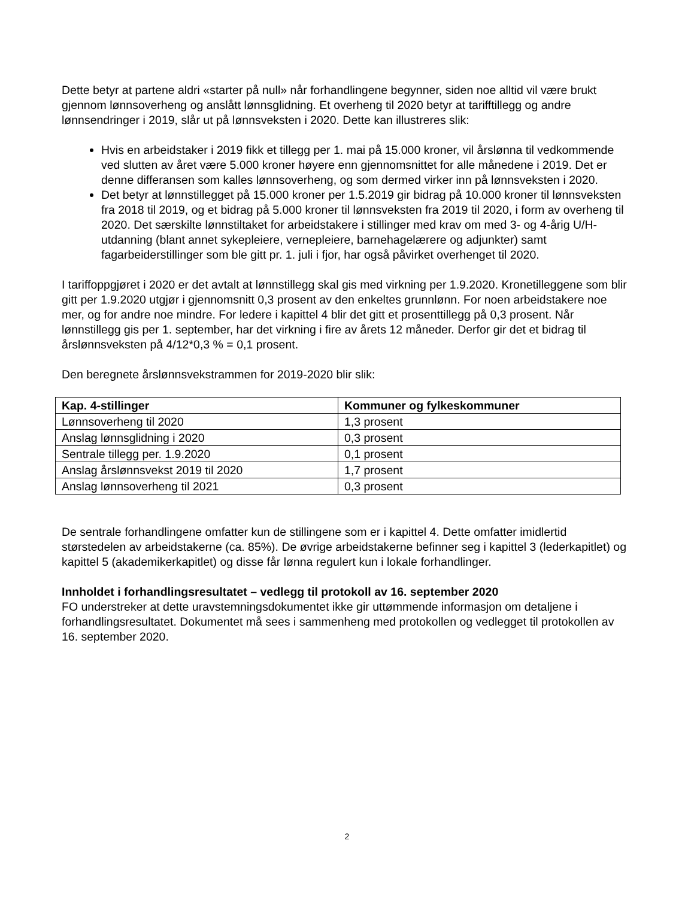Dette betyr at partene aldri «starter på null» når forhandlingene begynner, siden noe alltid vil være brukt gjennom lønnsoverheng og anslått lønnsglidning. Et overheng til 2020 betyr at tarifftillegg og andre lønnsendringer i 2019, slår ut på lønnsveksten i 2020. Dette kan illustreres slik:
Hvis en arbeidstaker i 2019 fikk et tillegg per 1. mai på 15.000 kroner, vil årslønna til vedkommende ved slutten av året være 5.000 kroner høyere enn gjennomsnittet for alle månedene i 2019. Det er denne differansen som kalles lønnsoverheng, og som dermed virker inn på lønnsveksten i 2020.
Det betyr at lønnstillegget på 15.000 kroner per 1.5.2019 gir bidrag på 10.000 kroner til lønnsveksten fra 2018 til 2019, og et bidrag på 5.000 kroner til lønnsveksten fra 2019 til 2020, i form av overheng til 2020. Det særskilte lønnstiltaket for arbeidstakere i stillinger med krav om med 3- og 4-årig U/H-utdanning (blant annet sykepleiere, vernepleiere, barnehagelærere og adjunkter) samt fagarbeiderstillinger som ble gitt pr. 1. juli i fjor, har også påvirket overhenget til 2020.
I tariffoppgjøret i 2020 er det avtalt at lønnstillegg skal gis med virkning per 1.9.2020. Kronetilleggene som blir gitt per 1.9.2020 utgjør i gjennomsnitt 0,3 prosent av den enkeltes grunnlønn. For noen arbeidstakere noe mer, og for andre noe mindre. For ledere i kapittel 4 blir det gitt et prosenttillegg på 0,3 prosent. Når lønnstillegg gis per 1. september, har det virkning i fire av årets 12 måneder. Derfor gir det et bidrag til årslønnsveksten på 4/12*0,3 % = 0,1 prosent.
Den beregnete årslønnsvekstrammen for 2019-2020 blir slik:
| Kap. 4-stillinger | Kommuner og fylkeskommuner |
| --- | --- |
| Lønnsoverheng til 2020 | 1,3 prosent |
| Anslag lønnsglidning i 2020 | 0,3 prosent |
| Sentrale tillegg per. 1.9.2020 | 0,1 prosent |
| Anslag årslønnsvekst 2019 til 2020 | 1,7 prosent |
| Anslag lønnsoverheng til 2021 | 0,3 prosent |
De sentrale forhandlingene omfatter kun de stillingene som er i kapittel 4. Dette omfatter imidlertid størstedelen av arbeidstakerne (ca. 85%). De øvrige arbeidstakerne befinner seg i kapittel 3 (lederkapitlet) og kapittel 5 (akademikerkapitlet) og disse får lønna regulert kun i lokale forhandlinger.
Innholdet i forhandlingsresultatet – vedlegg til protokoll av 16. september 2020
FO understreker at dette uravstemningsdokumentet ikke gir uttømmende informasjon om detaljene i forhandlingsresultatet. Dokumentet må sees i sammenheng med protokollen og vedlegget til protokollen av 16. september 2020.
2